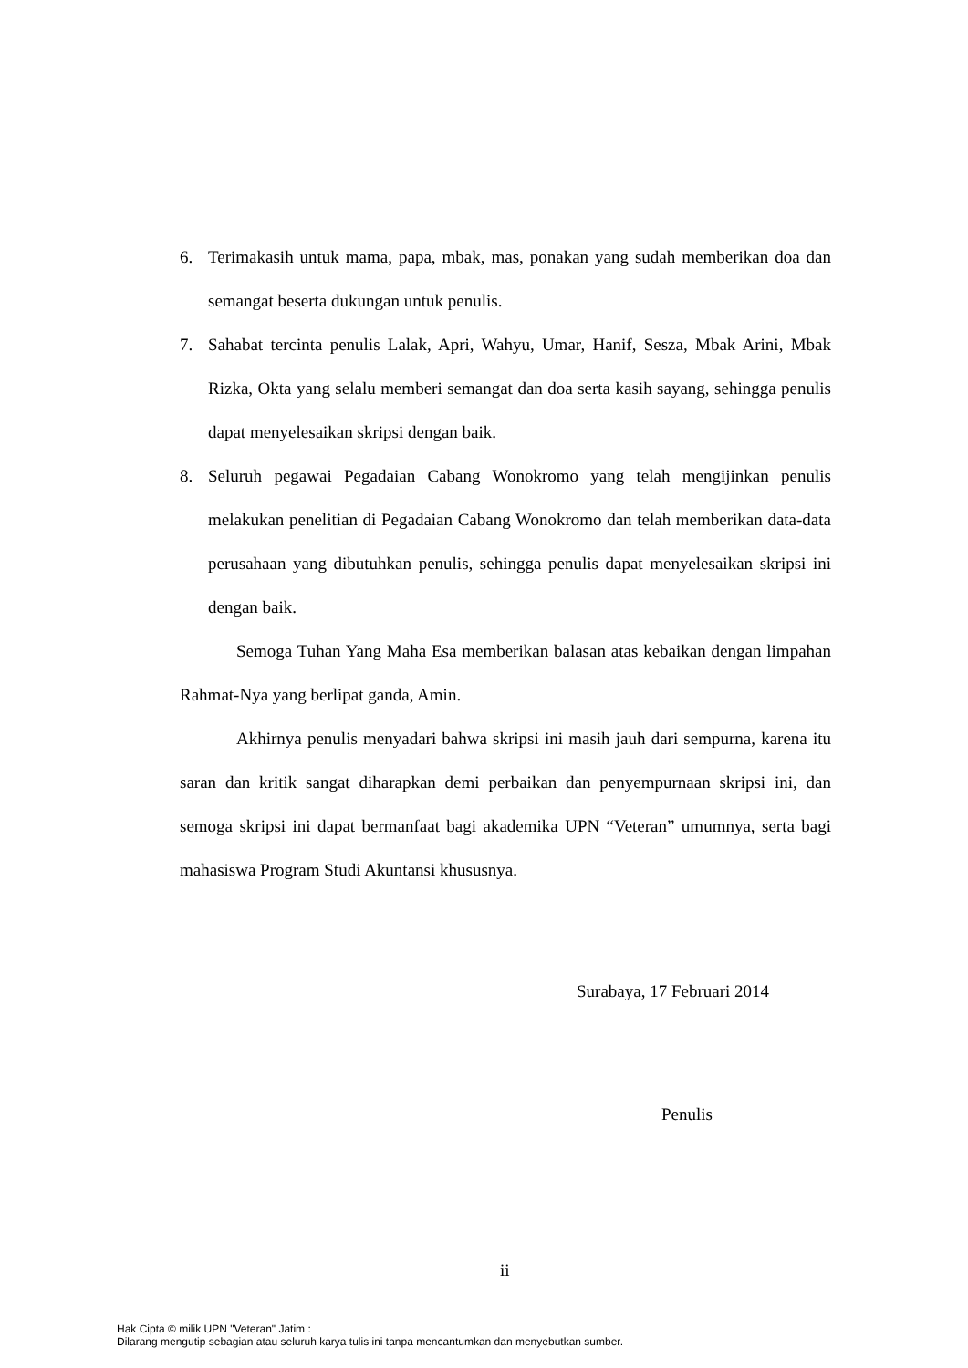6. Terimakasih untuk mama, papa, mbak, mas, ponakan yang sudah memberikan doa dan semangat beserta dukungan untuk penulis.
7. Sahabat tercinta penulis Lalak, Apri, Wahyu, Umar, Hanif, Sesza, Mbak Arini, Mbak Rizka, Okta yang selalu memberi semangat dan doa serta kasih sayang, sehingga penulis dapat menyelesaikan skripsi dengan baik.
8. Seluruh pegawai Pegadaian Cabang Wonokromo yang telah mengijinkan penulis melakukan penelitian di Pegadaian Cabang Wonokromo dan telah memberikan data-data perusahaan yang dibutuhkan penulis, sehingga penulis dapat menyelesaikan skripsi ini dengan baik.
Semoga Tuhan Yang Maha Esa memberikan balasan atas kebaikan dengan limpahan Rahmat-Nya yang berlipat ganda, Amin.
Akhirnya penulis menyadari bahwa skripsi ini masih jauh dari sempurna, karena itu saran dan kritik sangat diharapkan demi perbaikan dan penyempurnaan skripsi ini, dan semoga skripsi ini dapat bermanfaat bagi akademika UPN “Veteran” umumnya, serta bagi mahasiswa Program Studi Akuntansi khususnya.
Surabaya, 17 Februari 2014
Penulis
ii
Hak Cipta © milik UPN "Veteran" Jatim :
Dilarang mengutip sebagian atau seluruh karya tulis ini tanpa mencantumkan dan menyebutkan sumber.